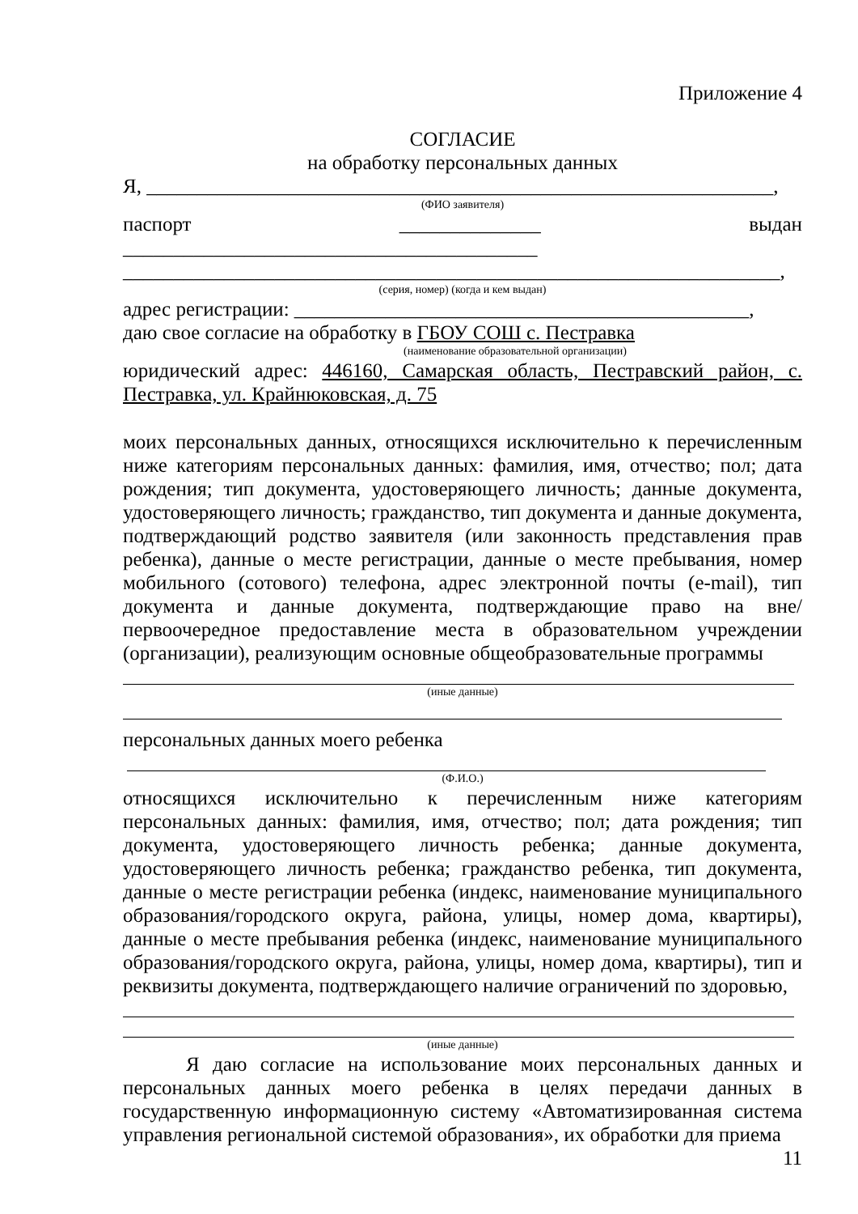Приложение 4
СОГЛАСИЕ
на обработку персональных данных
Я, ______________________________________________________________,
(ФИО заявителя)
паспорт ______________ выдан _________________________________________
_________________________________________________________________,
(серия, номер) (когда и кем выдан)
адрес регистрации: _____________________________________________,
даю свое согласие на обработку в ГБОУ СОШ с. Пестравка
(наименование образовательной организации)
юридический адрес: 446160, Самарская область, Пестравский район, с. Пестравка, ул. Крайнюковская, д. 75
моих персональных данных, относящихся исключительно к перечисленным ниже категориям персональных данных: фамилия, имя, отчество; пол; дата рождения; тип документа, удостоверяющего личность; данные документа, удостоверяющего личность; гражданство, тип документа и данные документа, подтверждающий родство заявителя (или законность представления прав ребенка), данные о месте регистрации, данные о месте пребывания, номер мобильного (сотового) телефона, адрес электронной почты (e-mail), тип документа и данные документа, подтверждающие право на вне/первоочередное предоставление места в образовательном учреждении (организации), реализующим основные общеобразовательные программы
(иные данные)
персональных данных моего ребенка
(Ф.И.О.)
относящихся исключительно к перечисленным ниже категориям персональных данных: фамилия, имя, отчество; пол; дата рождения; тип документа, удостоверяющего личность ребенка; данные документа, удостоверяющего личность ребенка; гражданство ребенка, тип документа, данные о месте регистрации ребенка (индекс, наименование муниципального образования/городского округа, района, улицы, номер дома, квартиры), данные о месте пребывания ребенка (индекс, наименование муниципального образования/городского округа, района, улицы, номер дома, квартиры), тип и реквизиты документа, подтверждающего наличие ограничений по здоровью,
(иные данные)
Я даю согласие на использование моих персональных данных и персональных данных моего ребенка в целях передачи данных в государственную информационную систему «Автоматизированная система управления региональной системой образования», их обработки для приема
11